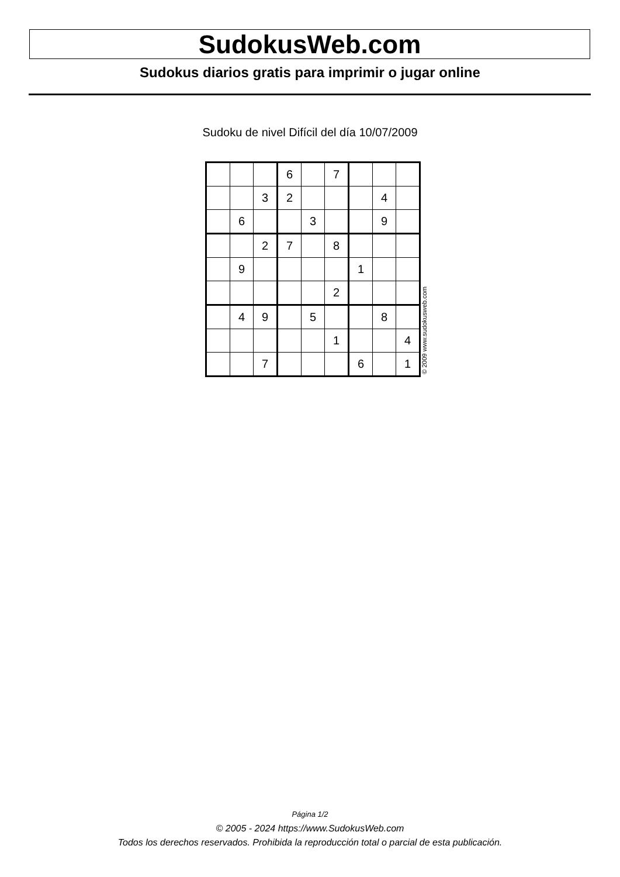SudokusWeb.com
Sudokus diarios gratis para imprimir o jugar online
Sudoku de nivel Difícil del día 10/07/2009
| | | | 6 | | 7 | | | |
| | | 3 | 2 | | | | 4 | |
| | 6 | | | 3 | | | 9 | |
| | | 2 | 7 | | 8 | | | |
| | 9 | | | | | 1 | | |
| | | | | | 2 | | | |
| | 4 | 9 | | 5 | | | 8 | |
| | | | | | 1 | | | 4 |
| | | 7 | | | | 6 | | 1 |
© 2009 www.sudokusweb.com
Página 1/2
© 2005 - 2024 https://www.SudokusWeb.com
Todos los derechos reservados. Prohibida la reproducción total o parcial de esta publicación.